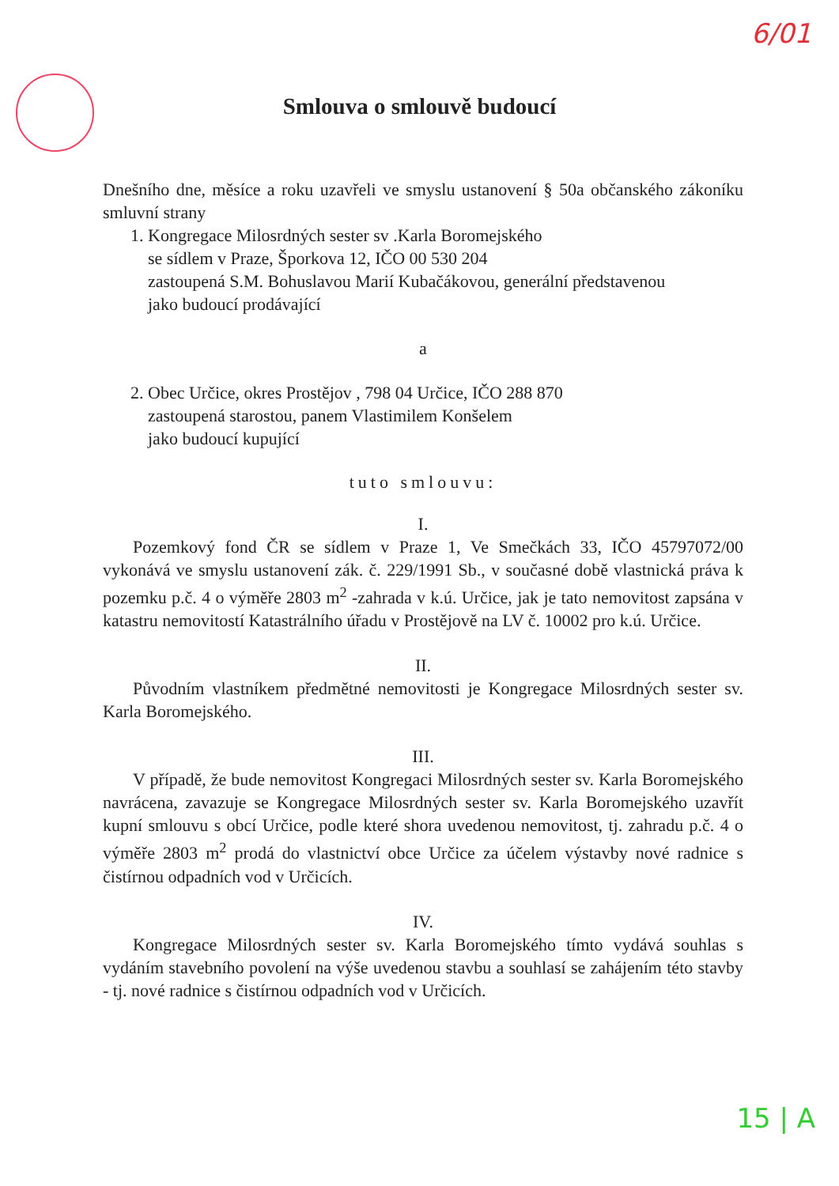6/01
Smlouva o smlouvě budoucí
Dnešního dne, měsíce a roku uzavřeli ve smyslu ustanovení § 50a občanského zákoníku smluvní strany
1. Kongregace Milosrdných sester sv .Karla Boromejského
se sídlem v Praze, Šporkova 12, IČO 00 530 204
zastoupená S.M. Bohuslavou Marií Kubačákovou, generální představenou
jako budoucí prodávající
a
2. Obec Určice, okres Prostějov , 798 04 Určice, IČO 288 870
zastoupená starostou, panem Vlastimilem Konšelem
jako budoucí kupující
tuto smlouvu:
I.
Pozemkový fond ČR se sídlem v Praze 1, Ve Smečkách 33, IČO 45797072/00 vykonává ve smyslu ustanovení zák. č. 229/1991 Sb., v současné době vlastnická práva k pozemku p.č. 4 o výměře 2803 m<sup>2</sup> -zahrada v k.ú. Určice, jak je tato nemovitost zapsána v katastru nemovitostí Katastrálního úřadu v Prostějově na LV č. 10002 pro k.ú. Určice.
II.
Původním vlastníkem předmětné nemovitosti je Kongregace Milosrdných sester sv. Karla Boromejského.
III.
V případě, že bude nemovitost Kongregaci Milosrdných sester sv. Karla Boromejského navrácena, zavazuje se Kongregace Milosrdných sester sv. Karla Boromejského uzavřít kupní smlouvu s obcí Určice, podle které shora uvedenou nemovitost, tj. zahradu p.č. 4 o výměře 2803 m<sup>2</sup> prodá do vlastnictví obce Určice za účelem výstavby nové radnice s čistírnou odpadních vod v Určicích.
IV.
Kongregace Milosrdných sester sv. Karla Boromejského tímto vydává souhlas s vydáním stavebního povolení na výše uvedenou stavbu a souhlasí se zahájením této stavby - tj. nové radnice s čistírnou odpadních vod v Určicích.
15 | A